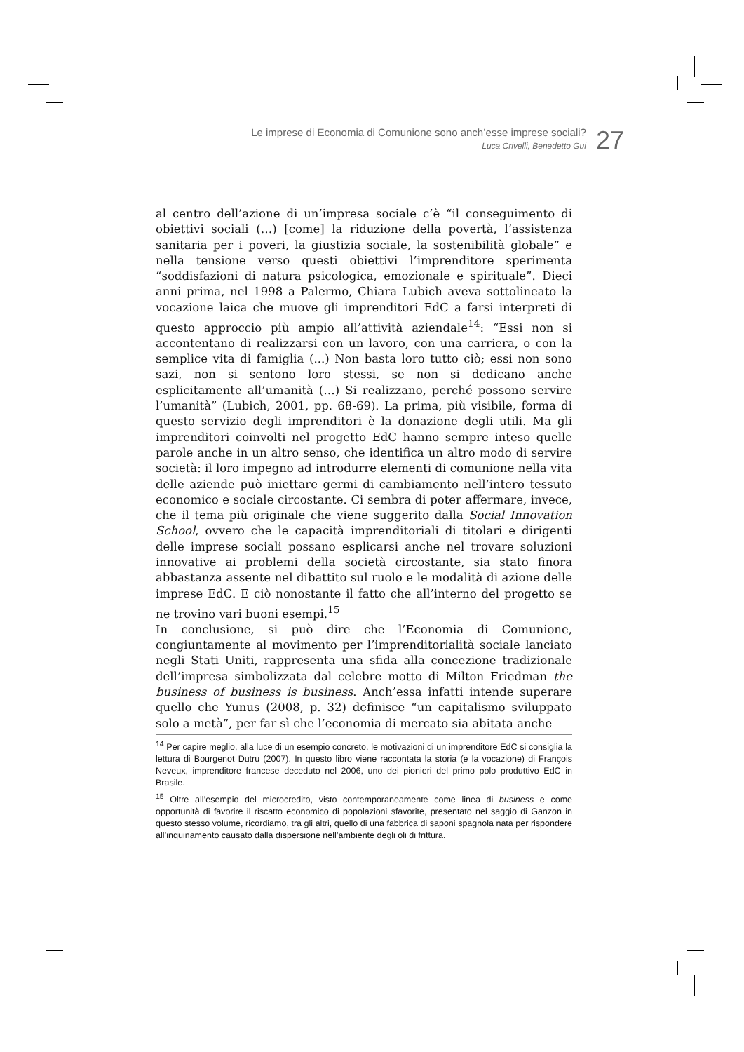Le imprese di Economia di Comunione sono anch’esse imprese sociali?
Luca Crivelli, Benedetto Gui
27
al centro dell’azione di un’impresa sociale c’è “il conseguimento di obiettivi sociali (…) [come] la riduzione della povertà, l’assistenza sanitaria per i poveri, la giustizia sociale, la sostenibilità globale” e nella tensione verso questi obiettivi l’imprenditore sperimenta “soddisfazioni di natura psicologica, emozionale e spirituale”. Dieci anni prima, nel 1998 a Palermo, Chiara Lubich aveva sottolineato la vocazione laica che muove gli imprenditori EdC a farsi interpreti di questo approccio più ampio all’attività aziendale<sup>14</sup>: “Essi non si accontentano di realizzarsi con un lavoro, con una carriera, o con la semplice vita di famiglia (...) Non basta loro tutto ciò; essi non sono sazi, non si sentono loro stessi, se non si dedicano anche esplicitamente all’umanità (…) Si realizzano, perché possono servire l’umanità” (Lubich, 2001, pp. 68-69). La prima, più visibile, forma di questo servizio degli imprenditori è la donazione degli utili. Ma gli imprenditori coinvolti nel progetto EdC hanno sempre inteso quelle parole anche in un altro senso, che identifica un altro modo di servire società: il loro impegno ad introdurre elementi di comunione nella vita delle aziende può iniettare germi di cambiamento nell’intero tessuto economico e sociale circostante. Ci sembra di poter affermare, invece, che il tema più originale che viene suggerito dalla Social Innovation School, ovvero che le capacità imprenditoriali di titolari e dirigenti delle imprese sociali possano esplicarsi anche nel trovare soluzioni innovative ai problemi della società circostante, sia stato finora abbastanza assente nel dibattito sul ruolo e le modalità di azione delle imprese EdC. E ciò nonostante il fatto che all’interno del progetto se ne trovino vari buoni esempi.<sup>15</sup>
In conclusione, si può dire che l’Economia di Comunione, congiuntamente al movimento per l’imprenditorialità sociale lanciato negli Stati Uniti, rappresenta una sfida alla concezione tradizionale dell’impresa simbolizzata dal celebre motto di Milton Friedman the business of business is business. Anch’essa infatti intende superare quello che Yunus (2008, p. 32) definisce “un capitalismo sviluppato solo a metà”, per far sì che l’economia di mercato sia abitata anche
<sup>14</sup> Per capire meglio, alla luce di un esempio concreto, le motivazioni di un imprenditore EdC si consiglia la lettura di Bourgenot Dutru (2007). In questo libro viene raccontata la storia (e la vocazione) di François Neveux, imprenditore francese deceduto nel 2006, uno dei pionieri del primo polo produttivo EdC in Brasile.
<sup>15</sup> Oltre all’esempio del microcredito, visto contemporaneamente come linea di business e come opportunità di favorire il riscatto economico di popolazioni sfavorite, presentato nel saggio di Ganzon in questo stesso volume, ricordiamo, tra gli altri, quello di una fabbrica di saponi spagnola nata per rispondere all’inquinamento causato dalla dispersione nell’ambiente degli oli di frittura.